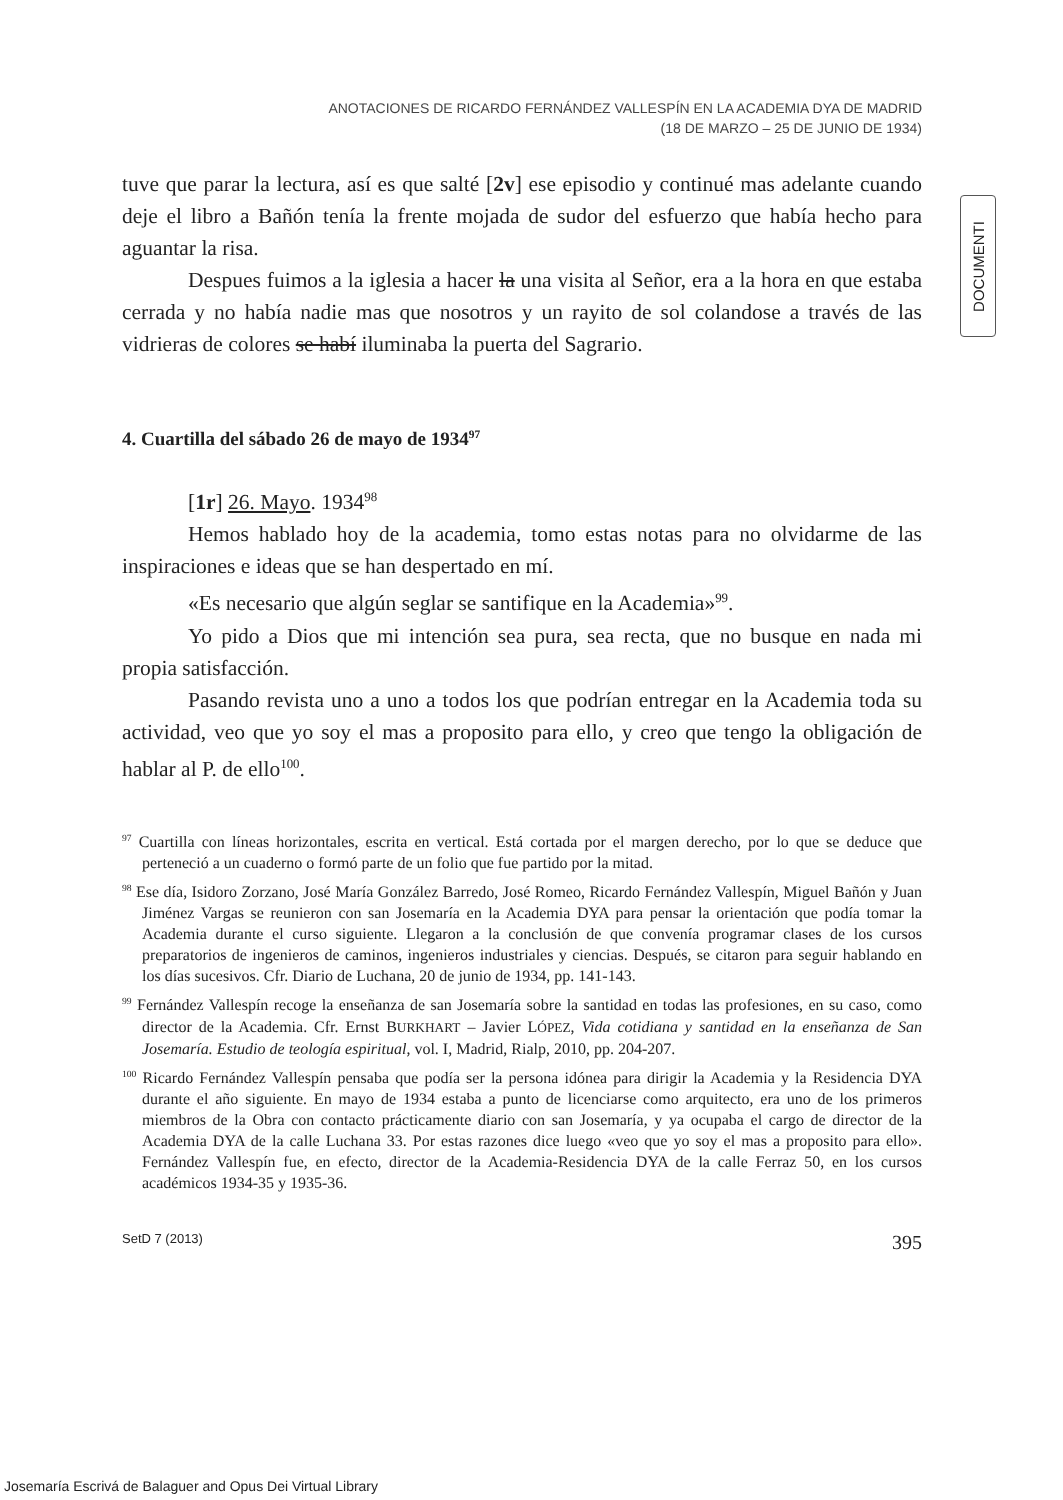ANOTACIONES DE RICARDO FERNÁNDEZ VALLESPÍN EN LA ACADEMIA DYA DE MADRID
(18 DE MARZO – 25 DE JUNIO DE 1934)
tuve que parar la lectura, así es que salté [2v] ese episodio y continué mas adelante cuando deje el libro a Bañón tenía la frente mojada de sudor del esfuerzo que había hecho para aguantar la risa.
Despues fuimos a la iglesia a hacer la una visita al Señor, era a la hora en que estaba cerrada y no había nadie mas que nosotros y un rayito de sol colandose a través de las vidrieras de colores se habí iluminaba la puerta del Sagrario.
4. Cuartilla del sábado 26 de mayo de 1934<sup>97</sup>
[1r] 26. Mayo. 1934<sup>98</sup>
Hemos hablado hoy de la academia, tomo estas notas para no olvidarme de las inspiraciones e ideas que se han despertado en mí.
«Es necesario que algún seglar se santifique en la Academia»<sup>99</sup>.
Yo pido a Dios que mi intención sea pura, sea recta, que no busque en nada mi propia satisfacción.
Pasando revista uno a uno a todos los que podrían entregar en la Academia toda su actividad, veo que yo soy el mas a proposito para ello, y creo que tengo la obligación de hablar al P. de ello<sup>100</sup>.
<sup>97</sup> Cuartilla con líneas horizontales, escrita en vertical. Está cortada por el margen derecho, por lo que se deduce que perteneció a un cuaderno o formó parte de un folio que fue partido por la mitad.
<sup>98</sup> Ese día, Isidoro Zorzano, José María González Barredo, José Romeo, Ricardo Fernández Vallespín, Miguel Bañón y Juan Jiménez Vargas se reunieron con san Josemaría en la Academia DYA para pensar la orientación que podía tomar la Academia durante el curso siguiente. Llegaron a la conclusión de que convenía programar clases de los cursos preparatorios de ingenieros de caminos, ingenieros industriales y ciencias. Después, se citaron para seguir hablando en los días sucesivos. Cfr. Diario de Luchana, 20 de junio de 1934, pp. 141-143.
<sup>99</sup> Fernández Vallespín recoge la enseñanza de san Josemaría sobre la santidad en todas las profesiones, en su caso, como director de la Academia. Cfr. Ernst BURKHART – Javier LÓPEZ, Vida cotidiana y santidad en la enseñanza de San Josemaría. Estudio de teología espiritual, vol. I, Madrid, Rialp, 2010, pp. 204-207.
<sup>100</sup> Ricardo Fernández Vallespín pensaba que podía ser la persona idónea para dirigir la Academia y la Residencia DYA durante el año siguiente. En mayo de 1934 estaba a punto de licenciarse como arquitecto, era uno de los primeros miembros de la Obra con contacto prácticamente diario con san Josemaría, y ya ocupaba el cargo de director de la Academia DYA de la calle Luchana 33. Por estas razones dice luego «veo que yo soy el mas a proposito para ello». Fernández Vallespín fue, en efecto, director de la Academia-Residencia DYA de la calle Ferraz 50, en los cursos académicos 1934-35 y 1935-36.
SetD 7 (2013) 395
DOCUMENTI
Josemaría Escrivá de Balaguer and Opus Dei Virtual Library